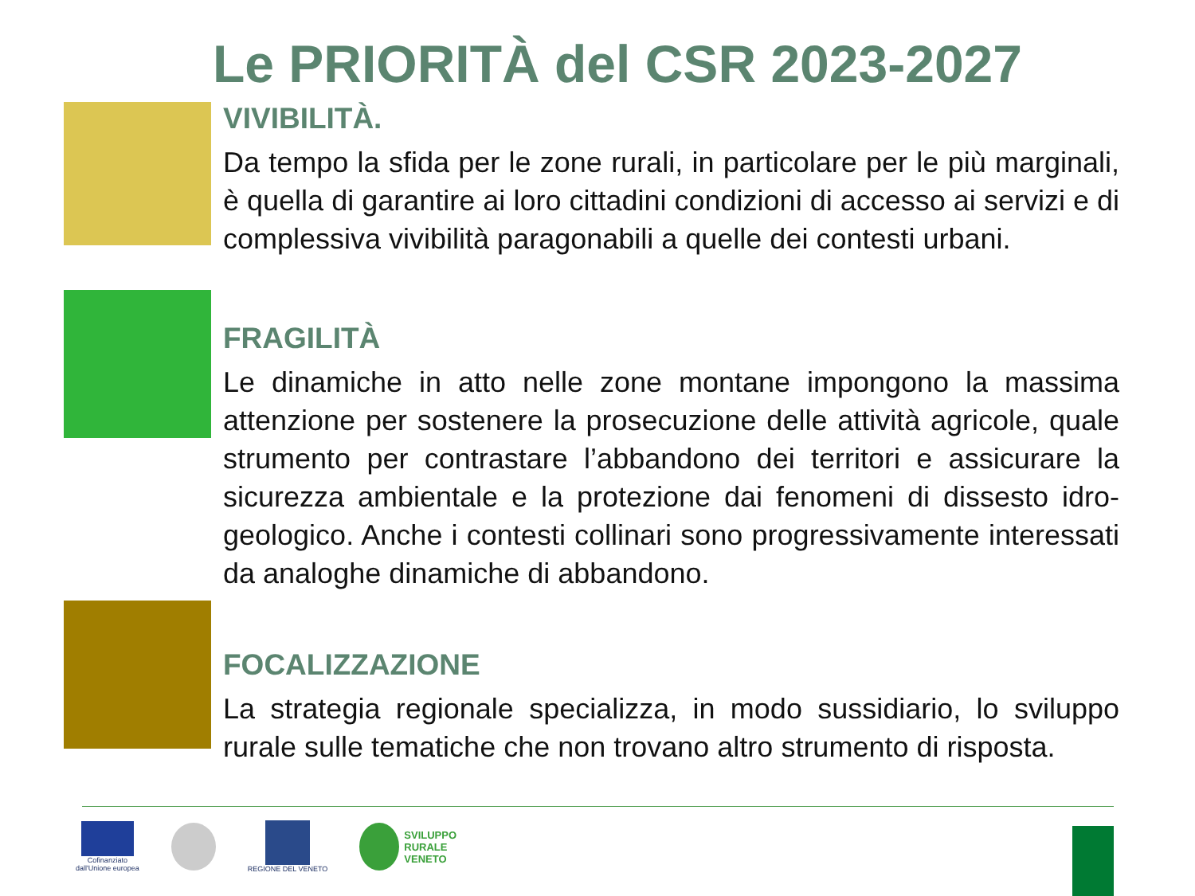Le PRIORITÀ del CSR 2023-2027
VIVIBILITÀ.
Da tempo la sfida per le zone rurali, in particolare per le più marginali, è quella di garantire ai loro cittadini condizioni di accesso ai servizi e di complessiva vivibilità paragonabili a quelle dei contesti urbani.
FRAGILITÀ
Le dinamiche in atto nelle zone montane impongono la massima attenzione per sostenere la prosecuzione delle attività agricole, quale strumento per contrastare l’abbandono dei territori e assicurare la sicurezza ambientale e la protezione dai fenomeni di dissesto idro-geologico. Anche i contesti collinari sono progressivamente interessati da analoghe dinamiche di abbandono.
FOCALIZZAZIONE
La strategia regionale specializza, in modo sussidiario, lo sviluppo rurale sulle tematiche che non trovano altro strumento di risposta.
Cofinanziato
dall'Unione europea
REGIONE DEL VENETO
SVILUPPO
RURALE
VENETO